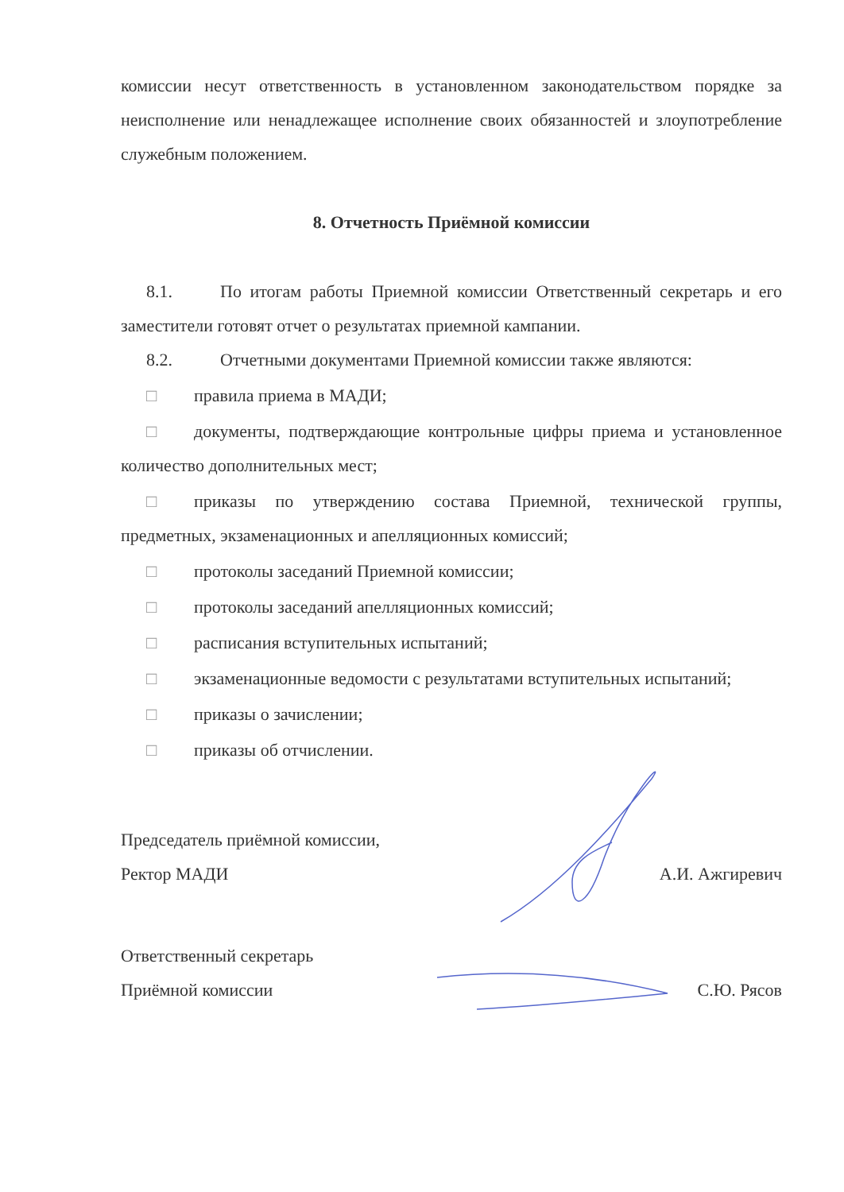комиссии несут ответственность в установленном законодательством порядке за неисполнение или ненадлежащее исполнение своих обязанностей и злоупотребление служебным положением.
8. Отчетность Приёмной комиссии
8.1. По итогам работы Приемной комиссии Ответственный секретарь и его заместители готовят отчет о результатах приемной кампании.
8.2. Отчетными документами Приемной комиссии также являются:
□ правила приема в МАДИ;
□ документы, подтверждающие контрольные цифры приема и установленное количество дополнительных мест;
□ приказы по утверждению состава Приемной, технической группы, предметных, экзаменационных и апелляционных комиссий;
□ протоколы заседаний Приемной комиссии;
□ протоколы заседаний апелляционных комиссий;
□ расписания вступительных испытаний;
□ экзаменационные ведомости с результатами вступительных испытаний;
□ приказы о зачислении;
□ приказы об отчислении.
Председатель приёмной комиссии,
Ректор МАДИ
А.И. Ажгиревич
Ответственный секретарь
Приёмной комиссии
С.Ю. Рясов